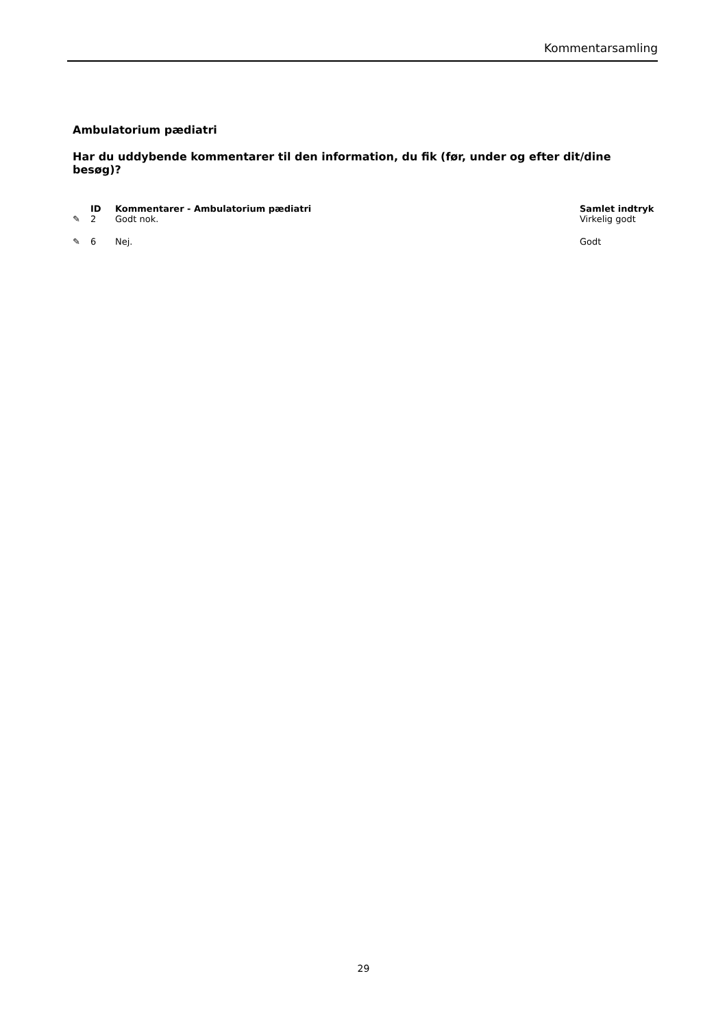Kommentarsamling
Ambulatorium pædiatri
Har du uddybende kommentarer til den information, du fik (før, under og efter dit/dine besøg)?
| | ID | Kommentarer - Ambulatorium pædiatri | Samlet indtryk |
| --- | --- | --- | --- |
| ✎ | 2 | Godt nok. | Virkelig godt |
| ✎ | 6 | Nej. | Godt |
29